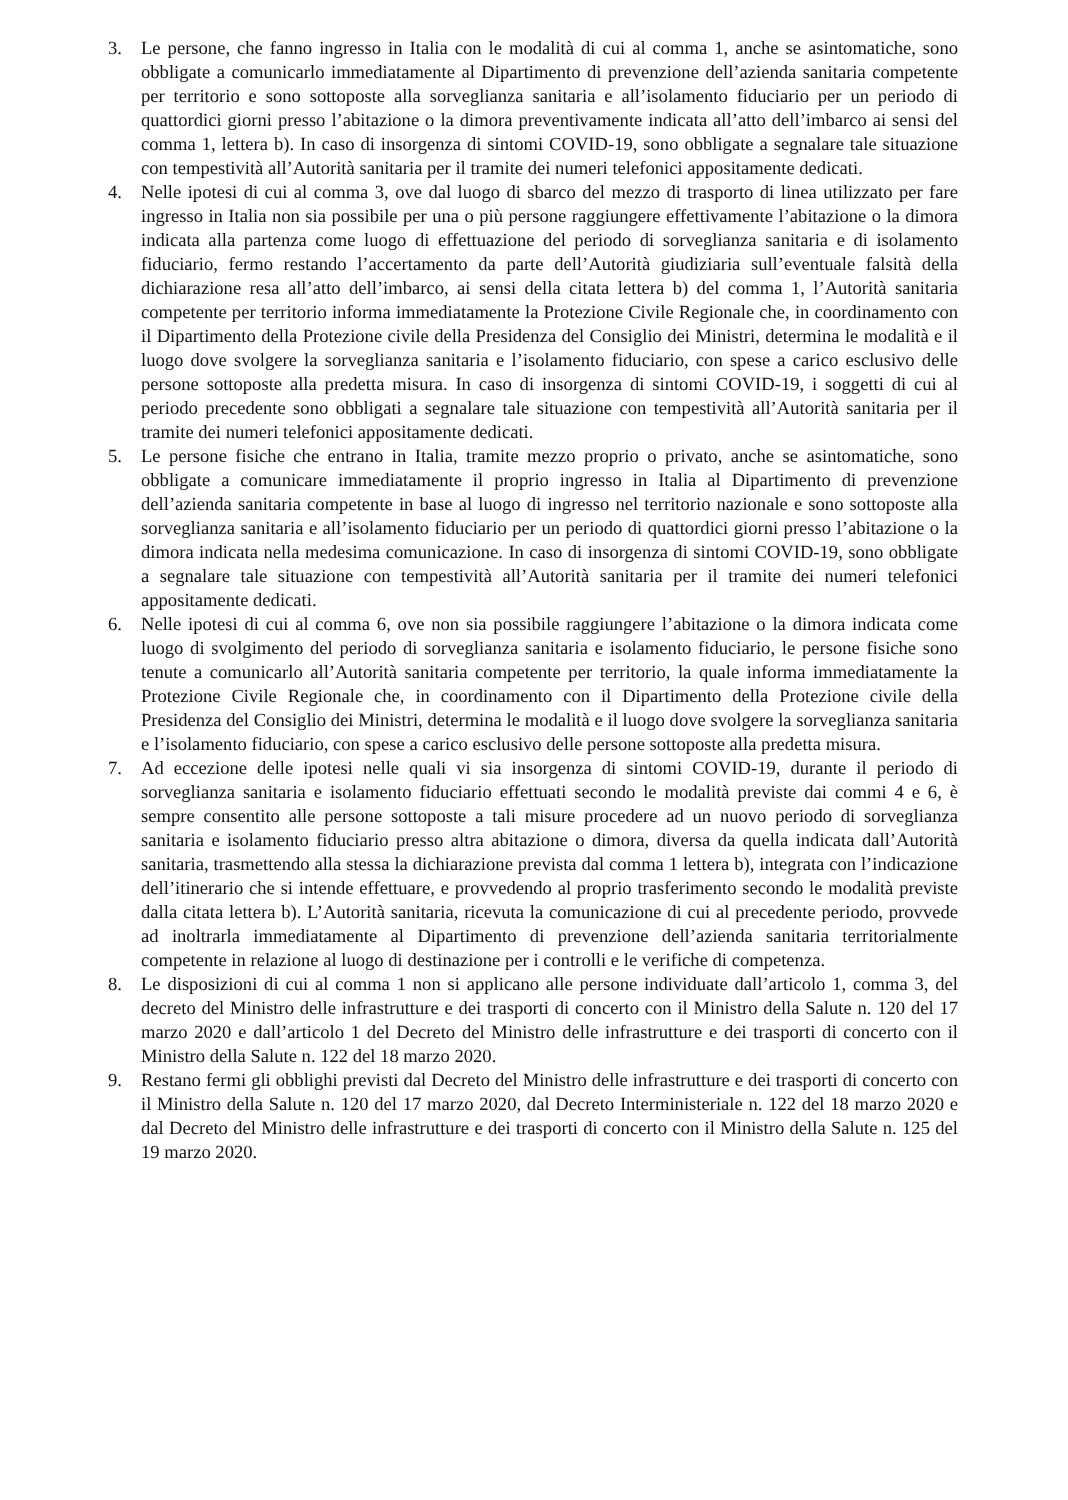3. Le persone, che fanno ingresso in Italia con le modalità di cui al comma 1, anche se asintomatiche, sono obbligate a comunicarlo immediatamente al Dipartimento di prevenzione dell’azienda sanitaria competente per territorio e sono sottoposte alla sorveglianza sanitaria e all’isolamento fiduciario per un periodo di quattordici giorni presso l’abitazione o la dimora preventivamente indicata all’atto dell’imbarco ai sensi del comma 1, lettera b). In caso di insorgenza di sintomi COVID-19, sono obbligate a segnalare tale situazione con tempestività all’Autorità sanitaria per il tramite dei numeri telefonici appositamente dedicati.
4. Nelle ipotesi di cui al comma 3, ove dal luogo di sbarco del mezzo di trasporto di linea utilizzato per fare ingresso in Italia non sia possibile per una o più persone raggiungere effettivamente l’abitazione o la dimora indicata alla partenza come luogo di effettuazione del periodo di sorveglianza sanitaria e di isolamento fiduciario, fermo restando l’accertamento da parte dell’Autorità giudiziaria sull’eventuale falsità della dichiarazione resa all’atto dell’imbarco, ai sensi della citata lettera b) del comma 1, l’Autorità sanitaria competente per territorio informa immediatamente la Protezione Civile Regionale che, in coordinamento con il Dipartimento della Protezione civile della Presidenza del Consiglio dei Ministri, determina le modalità e il luogo dove svolgere la sorveglianza sanitaria e l’isolamento fiduciario, con spese a carico esclusivo delle persone sottoposte alla predetta misura. In caso di insorgenza di sintomi COVID-19, i soggetti di cui al periodo precedente sono obbligati a segnalare tale situazione con tempestività all’Autorità sanitaria per il tramite dei numeri telefonici appositamente dedicati.
5. Le persone fisiche che entrano in Italia, tramite mezzo proprio o privato, anche se asintomatiche, sono obbligate a comunicare immediatamente il proprio ingresso in Italia al Dipartimento di prevenzione dell’azienda sanitaria competente in base al luogo di ingresso nel territorio nazionale e sono sottoposte alla sorveglianza sanitaria e all’isolamento fiduciario per un periodo di quattordici giorni presso l’abitazione o la dimora indicata nella medesima comunicazione. In caso di insorgenza di sintomi COVID-19, sono obbligate a segnalare tale situazione con tempestività all’Autorità sanitaria per il tramite dei numeri telefonici appositamente dedicati.
6. Nelle ipotesi di cui al comma 6, ove non sia possibile raggiungere l’abitazione o la dimora indicata come luogo di svolgimento del periodo di sorveglianza sanitaria e isolamento fiduciario, le persone fisiche sono tenute a comunicarlo all’Autorità sanitaria competente per territorio, la quale informa immediatamente la Protezione Civile Regionale che, in coordinamento con il Dipartimento della Protezione civile della Presidenza del Consiglio dei Ministri, determina le modalità e il luogo dove svolgere la sorveglianza sanitaria e l’isolamento fiduciario, con spese a carico esclusivo delle persone sottoposte alla predetta misura.
7. Ad eccezione delle ipotesi nelle quali vi sia insorgenza di sintomi COVID-19, durante il periodo di sorveglianza sanitaria e isolamento fiduciario effettuati secondo le modalità previste dai commi 4 e 6, è sempre consentito alle persone sottoposte a tali misure procedere ad un nuovo periodo di sorveglianza sanitaria e isolamento fiduciario presso altra abitazione o dimora, diversa da quella indicata dall’Autorità sanitaria, trasmettendo alla stessa la dichiarazione prevista dal comma 1 lettera b), integrata con l’indicazione dell’itinerario che si intende effettuare, e provvedendo al proprio trasferimento secondo le modalità previste dalla citata lettera b). L’Autorità sanitaria, ricevuta la comunicazione di cui al precedente periodo, provvede ad inoltrarla immediatamente al Dipartimento di prevenzione dell’azienda sanitaria territorialmente competente in relazione al luogo di destinazione per i controlli e le verifiche di competenza.
8. Le disposizioni di cui al comma 1 non si applicano alle persone individuate dall’articolo 1, comma 3, del decreto del Ministro delle infrastrutture e dei trasporti di concerto con il Ministro della Salute n. 120 del 17 marzo 2020 e dall’articolo 1 del Decreto del Ministro delle infrastrutture e dei trasporti di concerto con il Ministro della Salute n. 122 del 18 marzo 2020.
9. Restano fermi gli obblighi previsti dal Decreto del Ministro delle infrastrutture e dei trasporti di concerto con il Ministro della Salute n. 120 del 17 marzo 2020, dal Decreto Interministeriale n. 122 del 18 marzo 2020 e dal Decreto del Ministro delle infrastrutture e dei trasporti di concerto con il Ministro della Salute n. 125 del 19 marzo 2020.